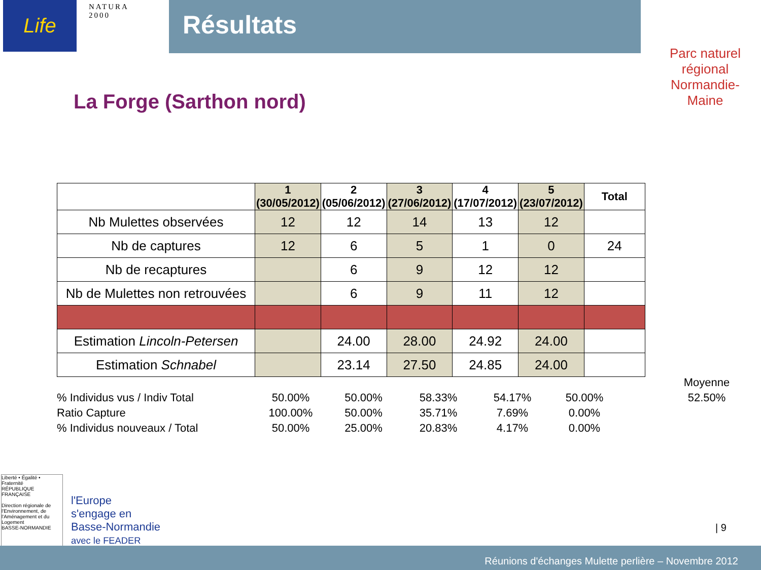Life
NATURA 2000
Résultats
Parc naturel régional
Normandie-Maine
La Forge (Sarthon nord)
| | 1 (30/05/2012) | 2 (05/06/2012) | 3 (27/06/2012) | 4 (17/07/2012) | 5 (23/07/2012) | Total |
| --- | --- | --- | --- | --- | --- | --- |
| Nb Mulettes observées | 12 | 12 | 14 | 13 | 12 | |
| Nb de captures | 12 | 6 | 5 | 1 | 0 | 24 |
| Nb de recaptures | | 6 | 9 | 12 | 12 | |
| Nb de Mulettes non retrouvées | | 6 | 9 | 11 | 12 | |
| Estimation Lincoln-Petersen | | 24.00 | 28.00 | 24.92 | 24.00 | |
| Estimation Schnabel | | 23.14 | 27.50 | 24.85 | 24.00 | |
| | | | | | | | Moyenne |
| % Individus vus / Indiv Total | 50.00% | 50.00% | 58.33% | 54.17% | 50.00% | | 52.50% |
| Ratio Capture | 100.00% | 50.00% | 35.71% | 7.69% | 0.00% | | |
| % Individus nouveaux / Total | 50.00% | 25.00% | 20.83% | 4.17% | 0.00% | | |
Liberté • Égalité • Fraternité
RÉPUBLIQUE FRANÇAISE
Direction régionale de l'Environnement, de l'Aménagement et du Logement
BASSE-NORMANDIE
l'Europe
s'engage en
Basse-Normandie
avec le FEADER
| 9
Réunions d'échanges Mulette perlière – Novembre 2012